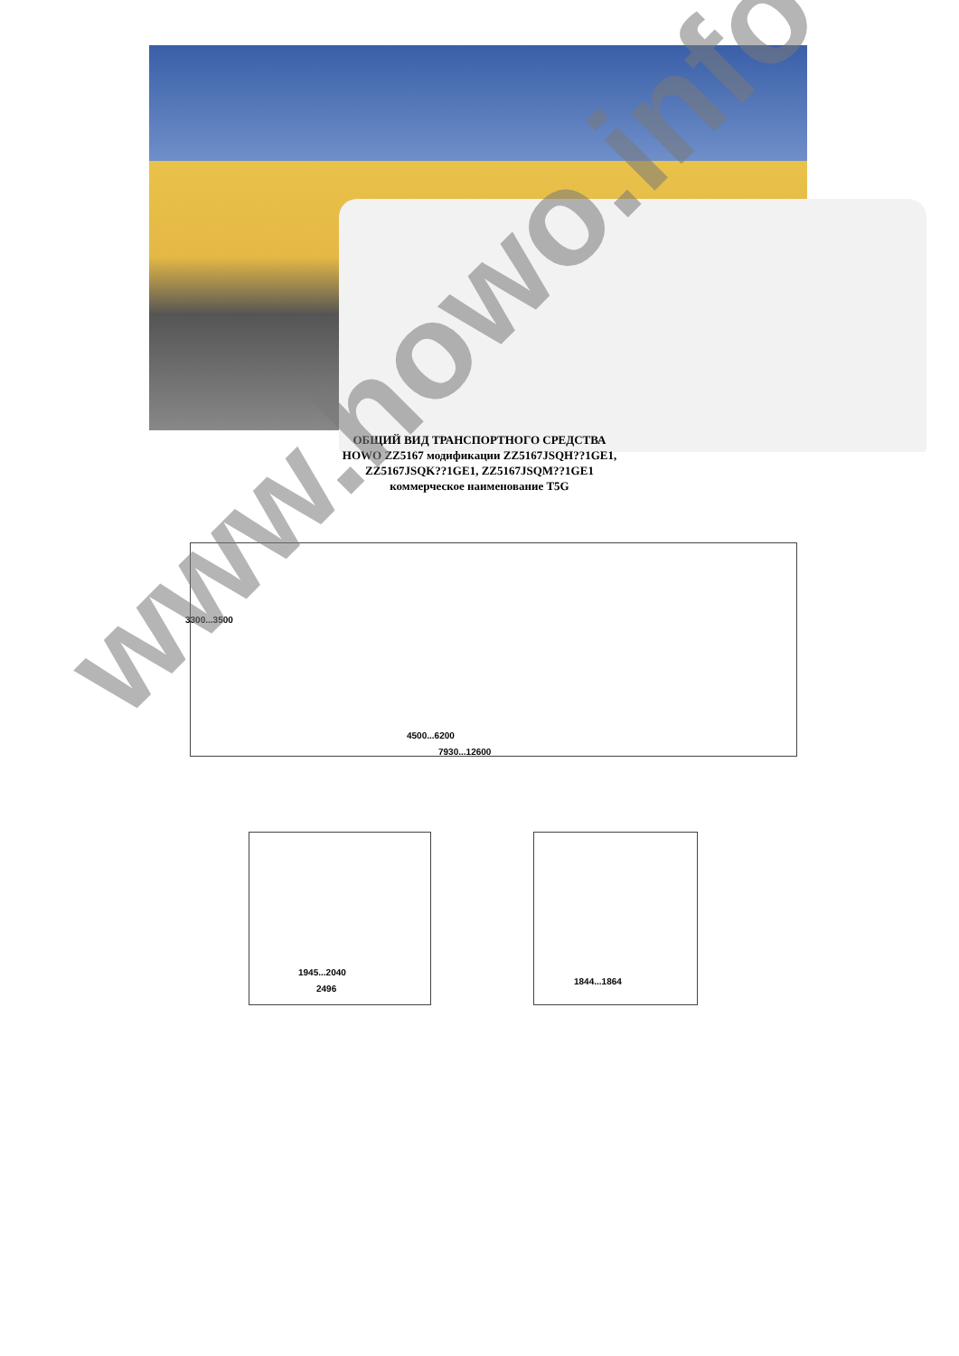ОБЩИЙ ВИД ТРАНСПОРТНОГО СРЕДСТВА
HOWO ZZ5167 модификации ZZ5167JSQH??1GE1,
ZZ5167JSQK??1GE1, ZZ5167JSQM??1GE1
коммерческое наименование T5G
3300...3500
4500...6200
7930...12600
1945...2040
2496
1844...1864
www.howo.info